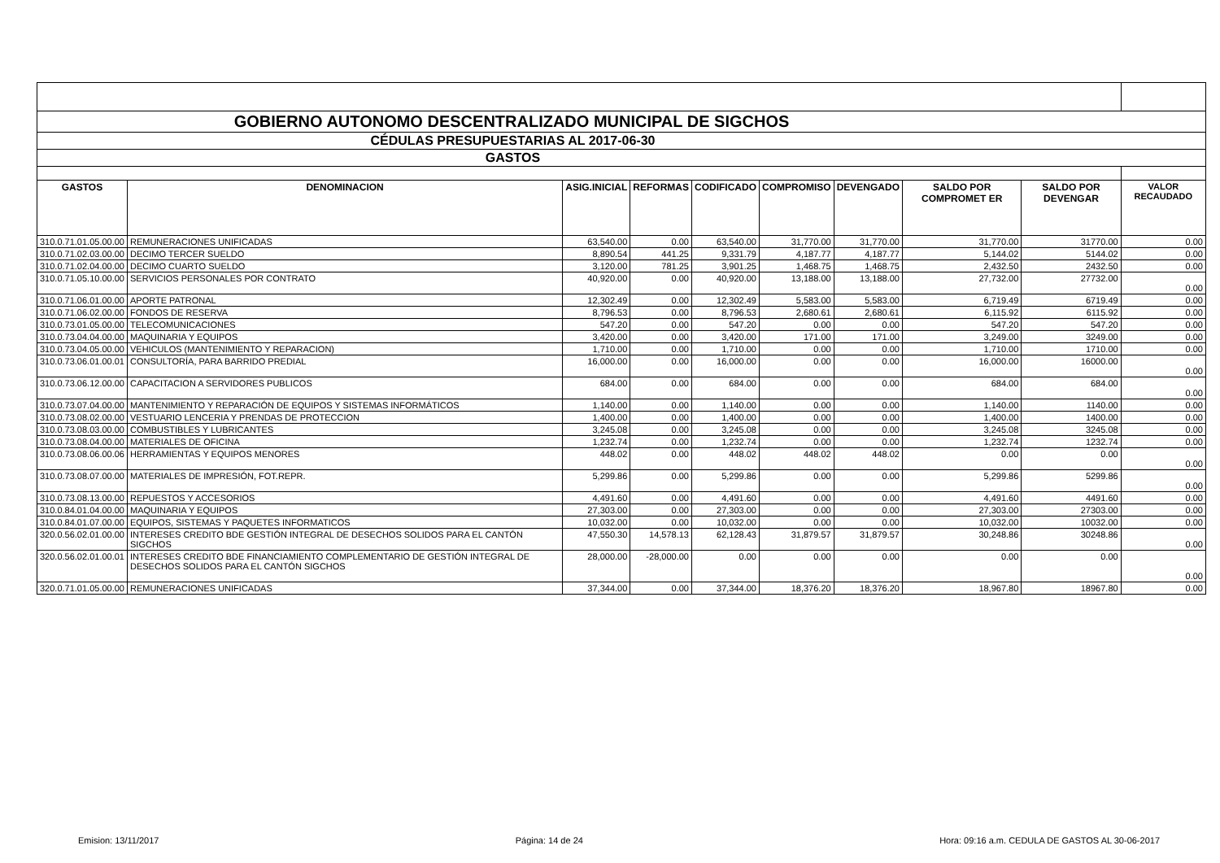| GOBIERNO AUTONOMO DESCENTRALIZADO MUNICIPAL DE SIGCHOS | | | | | | | | | |
| CÉDULAS PRESUPUESTARIAS AL 2017-06-30 | | | | | | | | | |
| GASTOS | | | | | | | | | |
| GASTOS | DENOMINACION | ASIG.INICIAL | REFORMAS | CODIFICADO | COMPROMISO | DEVENGADO | SALDO POR COMPROMET ER | SALDO POR DEVENGAR | VALOR RECAUDADO |
| 310.0.71.01.05.00.00 | REMUNERACIONES UNIFICADAS | 63,540.00 | 0.00 | 63,540.00 | 31,770.00 | 31,770.00 | 31,770.00 | 31770.00 | 0.00 |
| 310.0.71.02.03.00.00 | DECIMO TERCER SUELDO | 8,890.54 | 441.25 | 9,331.79 | 4,187.77 | 4,187.77 | 5,144.02 | 5144.02 | 0.00 |
| 310.0.71.02.04.00.00 | DECIMO CUARTO SUELDO | 3,120.00 | 781.25 | 3,901.25 | 1,468.75 | 1,468.75 | 2,432.50 | 2432.50 | 0.00 |
| 310.0.71.05.10.00.00 | SERVICIOS PERSONALES POR CONTRATO | 40,920.00 | 0.00 | 40,920.00 | 13,188.00 | 13,188.00 | 27,732.00 | 27732.00 | 0.00 |
| 310.0.71.06.01.00.00 | APORTE PATRONAL | 12,302.49 | 0.00 | 12,302.49 | 5,583.00 | 5,583.00 | 6,719.49 | 6719.49 | 0.00 |
| 310.0.71.06.02.00.00 | FONDOS DE RESERVA | 8,796.53 | 0.00 | 8,796.53 | 2,680.61 | 2,680.61 | 6,115.92 | 6115.92 | 0.00 |
| 310.0.73.01.05.00.00 | TELECOMUNICACIONES | 547.20 | 0.00 | 547.20 | 0.00 | 0.00 | 547.20 | 547.20 | 0.00 |
| 310.0.73.04.04.00.00 | MAQUINARIA Y EQUIPOS | 3,420.00 | 0.00 | 3,420.00 | 171.00 | 171.00 | 3,249.00 | 3249.00 | 0.00 |
| 310.0.73.04.05.00.00 | VEHICULOS (MANTENIMIENTO Y REPARACION) | 1,710.00 | 0.00 | 1,710.00 | 0.00 | 0.00 | 1,710.00 | 1710.00 | 0.00 |
| 310.0.73.06.01.00.01 | CONSULTORÍA, PARA BARRIDO PREDIAL | 16,000.00 | 0.00 | 16,000.00 | 0.00 | 0.00 | 16,000.00 | 16000.00 | 0.00 |
| 310.0.73.06.12.00.00 | CAPACITACION A SERVIDORES PUBLICOS | 684.00 | 0.00 | 684.00 | 0.00 | 0.00 | 684.00 | 684.00 | 0.00 |
| 310.0.73.07.04.00.00 | MANTENIMIENTO Y REPARACIÓN DE EQUIPOS Y SISTEMAS INFORMÁTICOS | 1,140.00 | 0.00 | 1,140.00 | 0.00 | 0.00 | 1,140.00 | 1140.00 | 0.00 |
| 310.0.73.08.02.00.00 | VESTUARIO LENCERIA Y PRENDAS DE PROTECCION | 1,400.00 | 0.00 | 1,400.00 | 0.00 | 0.00 | 1,400.00 | 1400.00 | 0.00 |
| 310.0.73.08.03.00.00 | COMBUSTIBLES Y LUBRICANTES | 3,245.08 | 0.00 | 3,245.08 | 0.00 | 0.00 | 3,245.08 | 3245.08 | 0.00 |
| 310.0.73.08.04.00.00 | MATERIALES DE OFICINA | 1,232.74 | 0.00 | 1,232.74 | 0.00 | 0.00 | 1,232.74 | 1232.74 | 0.00 |
| 310.0.73.08.06.00.06 | HERRAMIENTAS Y EQUIPOS MENORES | 448.02 | 0.00 | 448.02 | 448.02 | 448.02 | 0.00 | 0.00 | 0.00 |
| 310.0.73.08.07.00.00 | MATERIALES DE IMPRESIÓN, FOT.REPR. | 5,299.86 | 0.00 | 5,299.86 | 0.00 | 0.00 | 5,299.86 | 5299.86 | 0.00 |
| 310.0.73.08.13.00.00 | REPUESTOS Y ACCESORIOS | 4,491.60 | 0.00 | 4,491.60 | 0.00 | 0.00 | 4,491.60 | 4491.60 | 0.00 |
| 310.0.84.01.04.00.00 | MAQUINARIA Y EQUIPOS | 27,303.00 | 0.00 | 27,303.00 | 0.00 | 0.00 | 27,303.00 | 27303.00 | 0.00 |
| 310.0.84.01.07.00.00 | EQUIPOS, SISTEMAS Y PAQUETES INFORMATICOS | 10,032.00 | 0.00 | 10,032.00 | 0.00 | 0.00 | 10,032.00 | 10032.00 | 0.00 |
| 320.0.56.02.01.00.00 | INTERESES CREDITO BDE GESTIÓN INTEGRAL DE DESECHOS SOLIDOS PARA EL CANTÓN SIGCHOS | 47,550.30 | 14,578.13 | 62,128.43 | 31,879.57 | 31,879.57 | 30,248.86 | 30248.86 | 0.00 |
| 320.0.56.02.01.00.01 | INTERESES CREDITO BDE FINANCIAMIENTO COMPLEMENTARIO DE GESTIÓN INTEGRAL DE DESECHOS SOLIDOS PARA EL CANTÓN SIGCHOS | 28,000.00 | -28,000.00 | 0.00 | 0.00 | 0.00 | 0.00 | 0.00 | 0.00 |
| 320.0.71.01.05.00.00 | REMUNERACIONES UNIFICADAS | 37,344.00 | 0.00 | 37,344.00 | 18,376.20 | 18,376.20 | 18,967.80 | 18967.80 | 0.00 |
Emision: 13/11/2017 Página: 14 de 24 Hora: 09:16 a.m. CEDULA DE GASTOS AL 30-06-2017